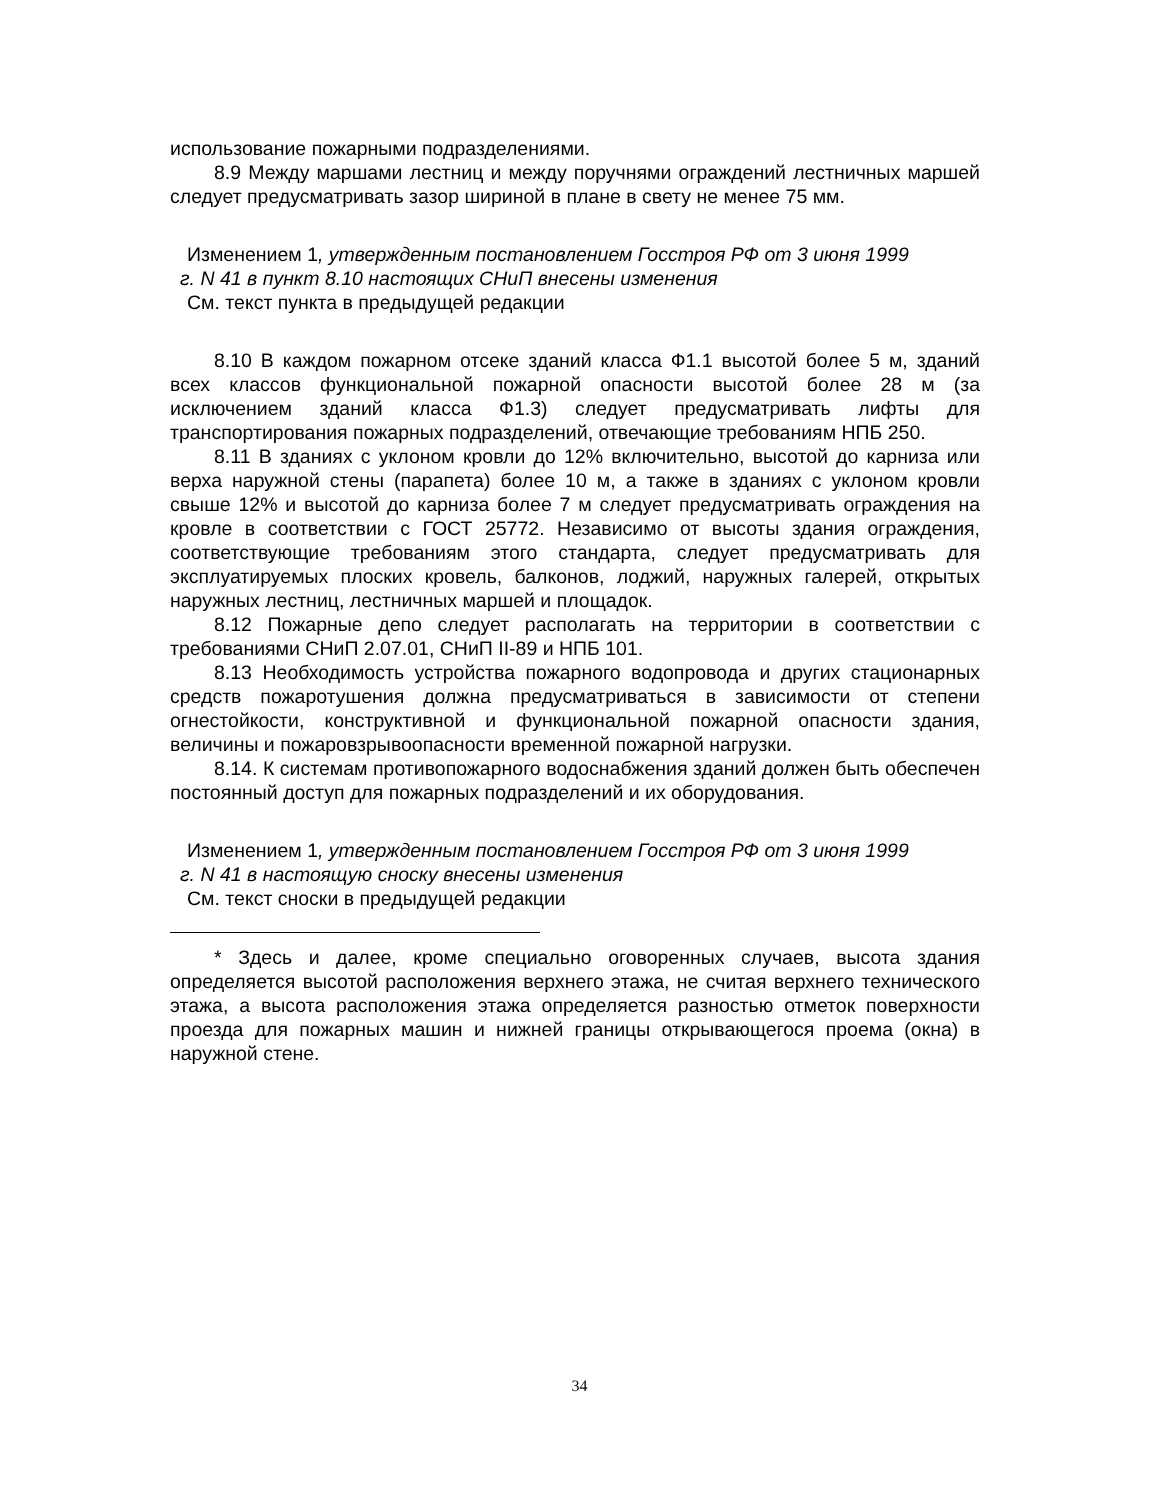использование пожарными подразделениями.
8.9 Между маршами лестниц и между поручнями ограждений лестничных маршей следует предусматривать зазор шириной в плане в свету не менее 75 мм.
Изменением 1, утвержденным постановлением Госстроя РФ от 3 июня 1999
г. N 41 в пункт 8.10 настоящих СНиП внесены изменения
См. текст пункта в предыдущей редакции
8.10 В каждом пожарном отсеке зданий класса Ф1.1 высотой более 5 м, зданий всех классов функциональной пожарной опасности высотой более 28 м (за исключением зданий класса Ф1.3) следует предусматривать лифты для транспортирования пожарных подразделений, отвечающие требованиям НПБ 250.
8.11 В зданиях с уклоном кровли до 12% включительно, высотой до карниза или верха наружной стены (парапета) более 10 м, а также в зданиях с уклоном кровли свыше 12% и высотой до карниза более 7 м следует предусматривать ограждения на кровле в соответствии с ГОСТ 25772. Независимо от высоты здания ограждения, соответствующие требованиям этого стандарта, следует предусматривать для эксплуатируемых плоских кровель, балконов, лоджий, наружных галерей, открытых наружных лестниц, лестничных маршей и площадок.
8.12 Пожарные депо следует располагать на территории в соответствии с требованиями СНиП 2.07.01, СНиП II-89 и НПБ 101.
8.13 Необходимость устройства пожарного водопровода и других стационарных средств пожаротушения должна предусматриваться в зависимости от степени огнестойкости, конструктивной и функциональной пожарной опасности здания, величины и пожаровзрывоопасности временной пожарной нагрузки.
8.14. К системам противопожарного водоснабжения зданий должен быть обеспечен постоянный доступ для пожарных подразделений и их оборудования.
Изменением 1, утвержденным постановлением Госстроя РФ от 3 июня 1999
г. N 41 в настоящую сноску внесены изменения
См. текст сноски в предыдущей редакции
* Здесь и далее, кроме специально оговоренных случаев, высота здания определяется высотой расположения верхнего этажа, не считая верхнего технического этажа, а высота расположения этажа определяется разностью отметок поверхности проезда для пожарных машин и нижней границы открывающегося проема (окна) в наружной стене.
34